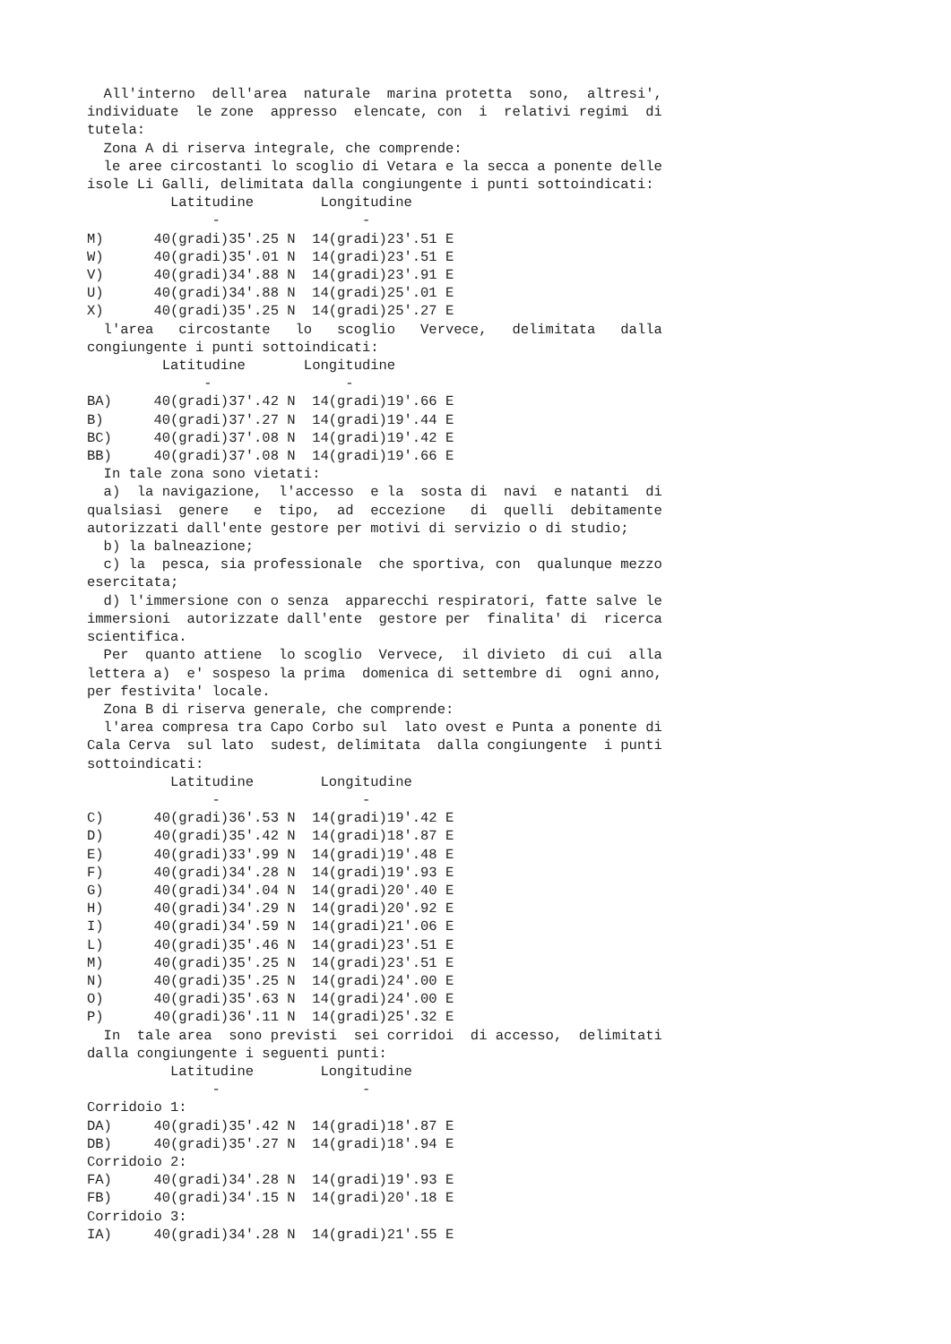All'interno  dell'area  naturale  marina protetta  sono,  altresi',
individuate  le zone  appresso  elencate, con  i  relativi regimi  di
tutela:
  Zona A di riserva integrale, che comprende:
  le aree circostanti lo scoglio di Vetara e la secca a ponente delle
isole Li Galli, delimitata dalla congiungente i punti sottoindicati:
          Latitudine        Longitudine
               -                 -
M)      40(gradi)35'.25 N  14(gradi)23'.51 E
W)      40(gradi)35'.01 N  14(gradi)23'.51 E
V)      40(gradi)34'.88 N  14(gradi)23'.91 E
U)      40(gradi)34'.88 N  14(gradi)25'.01 E
X)      40(gradi)35'.25 N  14(gradi)25'.27 E
  l'area   circostante   lo   scoglio   Vervece,   delimitata   dalla
congiungente i punti sottoindicati:
         Latitudine       Longitudine
              -                -
BA)     40(gradi)37'.42 N  14(gradi)19'.66 E
B)      40(gradi)37'.27 N  14(gradi)19'.44 E
BC)     40(gradi)37'.08 N  14(gradi)19'.42 E
BB)     40(gradi)37'.08 N  14(gradi)19'.66 E
  In tale zona sono vietati:
  a)  la navigazione,  l'accesso  e la  sosta di  navi  e natanti  di
qualsiasi  genere   e  tipo,  ad  eccezione   di  quelli  debitamente
autorizzati dall'ente gestore per motivi di servizio o di studio;
  b) la balneazione;
  c) la  pesca, sia professionale  che sportiva, con  qualunque mezzo
esercitata;
  d) l'immersione con o senza  apparecchi respiratori, fatte salve le
immersioni  autorizzate dall'ente  gestore per  finalita' di  ricerca
scientifica.
  Per  quanto attiene  lo scoglio  Vervece,  il divieto  di cui  alla
lettera a)  e' sospeso la prima  domenica di settembre di  ogni anno,
per festivita' locale.
  Zona B di riserva generale, che comprende:
  l'area compresa tra Capo Corbo sul  lato ovest e Punta a ponente di
Cala Cerva  sul lato  sudest, delimitata  dalla congiungente  i punti
sottoindicati:
          Latitudine        Longitudine
               -                 -
C)      40(gradi)36'.53 N  14(gradi)19'.42 E
D)      40(gradi)35'.42 N  14(gradi)18'.87 E
E)      40(gradi)33'.99 N  14(gradi)19'.48 E
F)      40(gradi)34'.28 N  14(gradi)19'.93 E
G)      40(gradi)34'.04 N  14(gradi)20'.40 E
H)      40(gradi)34'.29 N  14(gradi)20'.92 E
I)      40(gradi)34'.59 N  14(gradi)21'.06 E
L)      40(gradi)35'.46 N  14(gradi)23'.51 E
M)      40(gradi)35'.25 N  14(gradi)23'.51 E
N)      40(gradi)35'.25 N  14(gradi)24'.00 E
O)      40(gradi)35'.63 N  14(gradi)24'.00 E
P)      40(gradi)36'.11 N  14(gradi)25'.32 E
  In  tale area  sono previsti  sei corridoi  di accesso,  delimitati
dalla congiungente i seguenti punti:
          Latitudine        Longitudine
               -                 -
Corridoio 1:
DA)     40(gradi)35'.42 N  14(gradi)18'.87 E
DB)     40(gradi)35'.27 N  14(gradi)18'.94 E
Corridoio 2:
FA)     40(gradi)34'.28 N  14(gradi)19'.93 E
FB)     40(gradi)34'.15 N  14(gradi)20'.18 E
Corridoio 3:
IA)     40(gradi)34'.28 N  14(gradi)21'.55 E